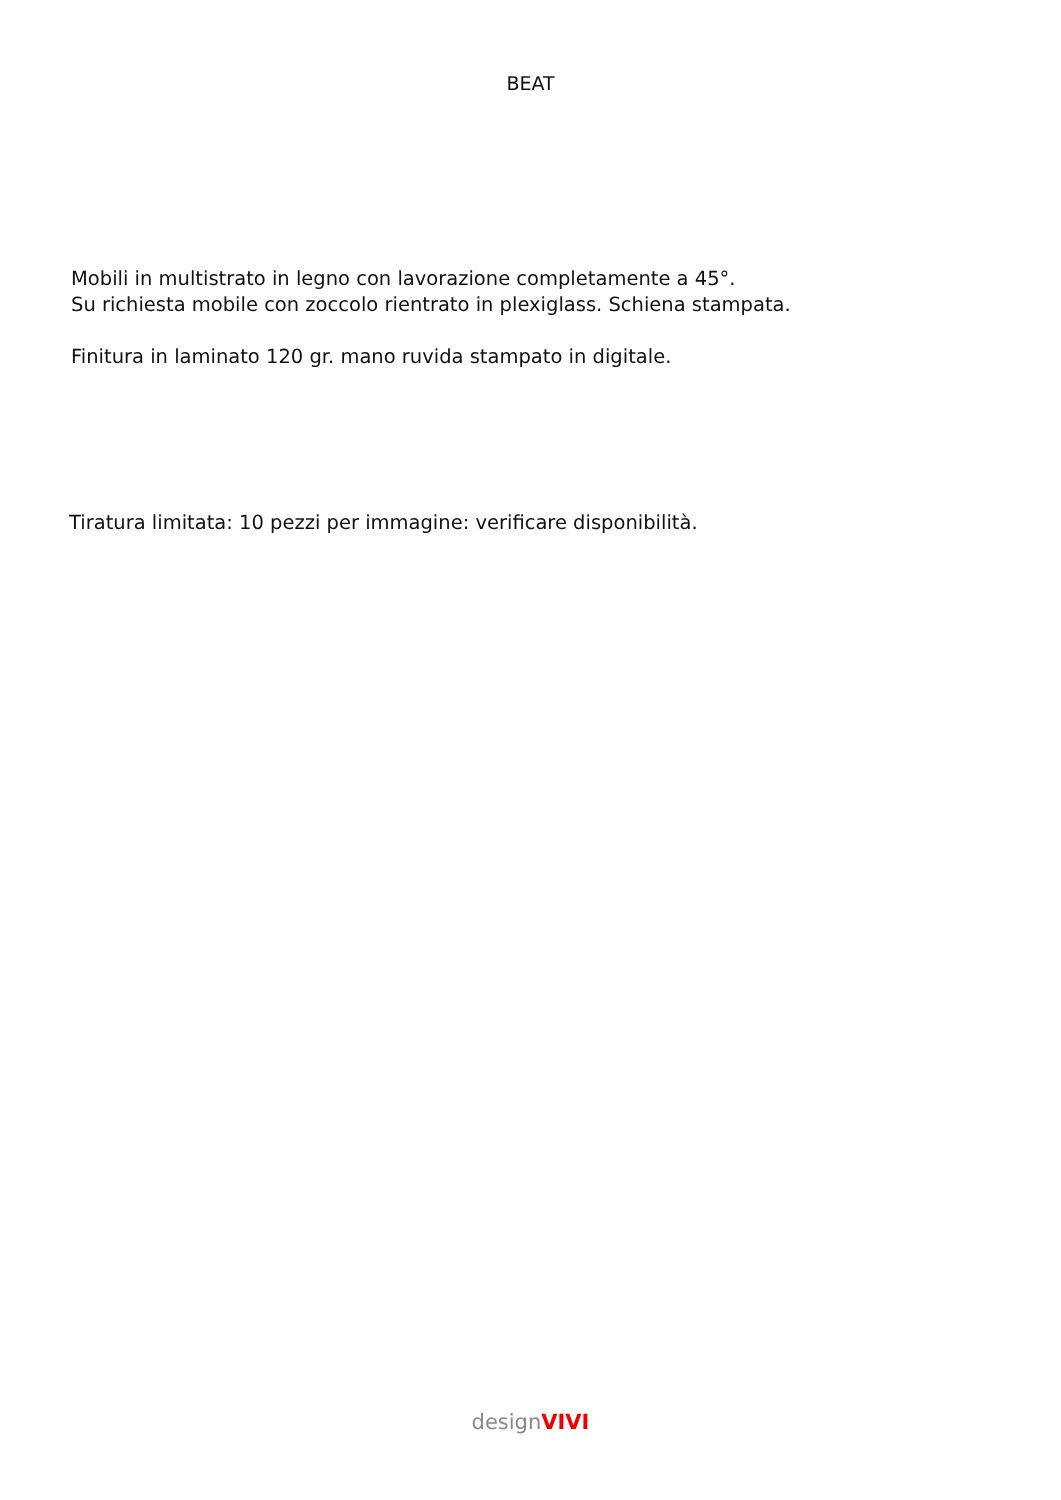BEAT
Mobili in multistrato in legno con lavorazione completamente a 45°.
Su richiesta mobile con zoccolo rientrato in plexiglass. Schiena stampata.
Finitura in laminato 120 gr. mano ruvida stampato in digitale.
Tiratura limitata: 10 pezzi per immagine: verificare disponibilità.
design VIVI